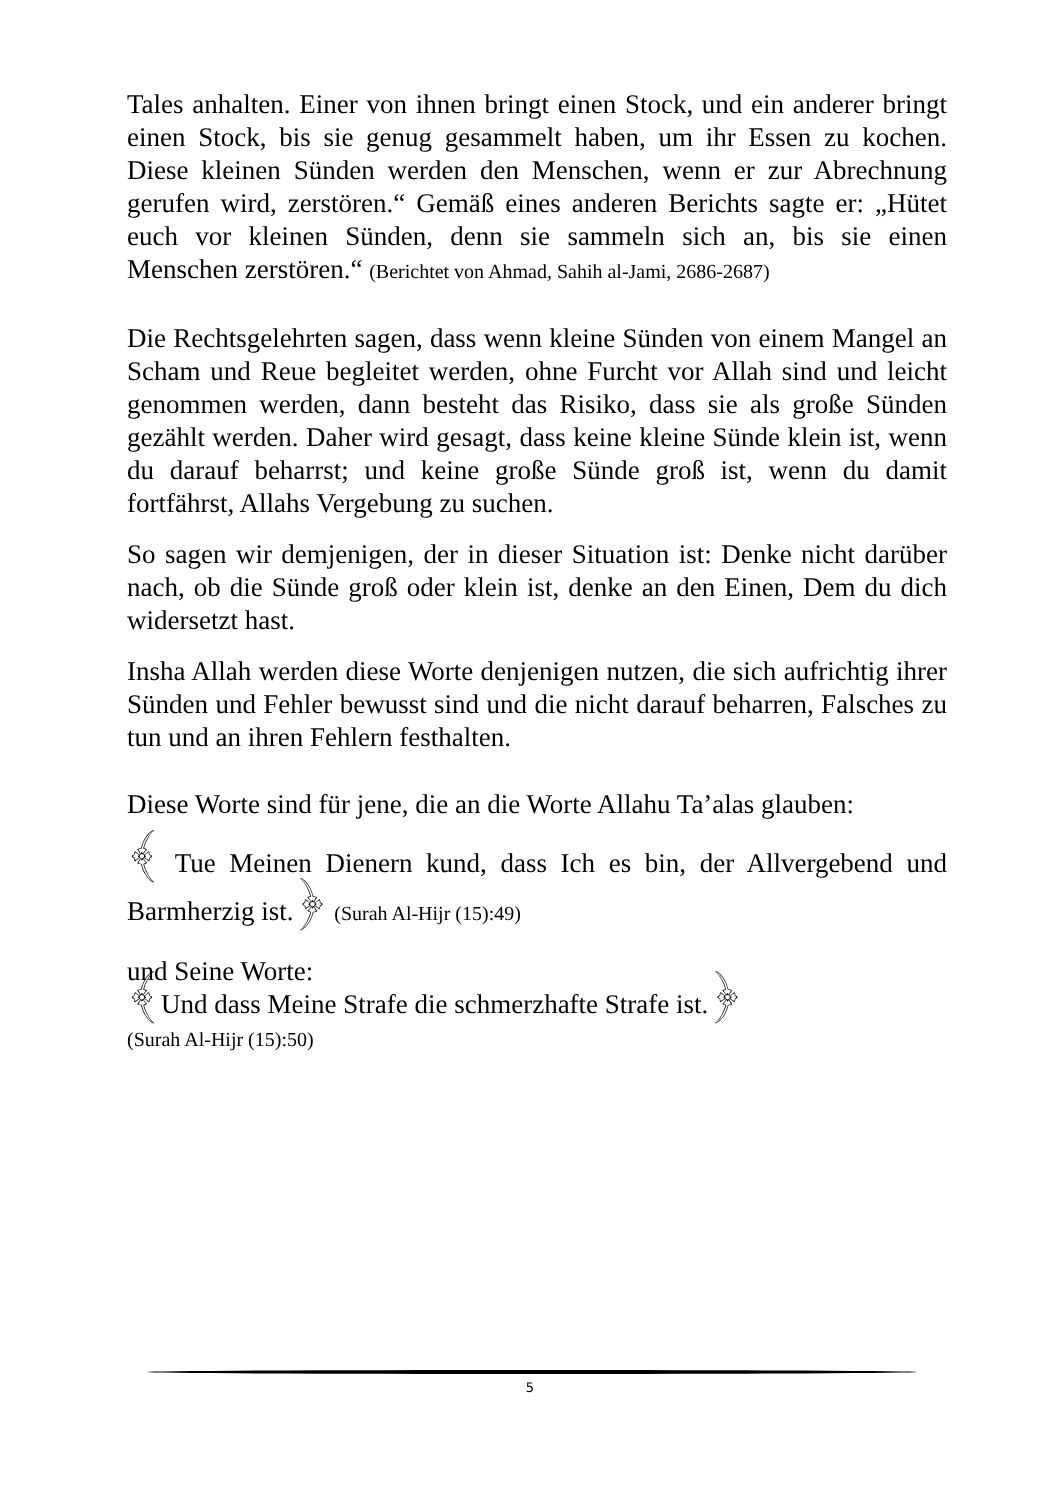Tales anhalten. Einer von ihnen bringt einen Stock, und ein anderer bringt einen Stock, bis sie genug gesammelt haben, um ihr Essen zu kochen. Diese kleinen Sünden werden den Menschen, wenn er zur Abrechnung gerufen wird, zerstören.“ Gemäß eines anderen Berichts sagte er: „Hütet euch vor kleinen Sünden, denn sie sammeln sich an, bis sie einen Menschen zerstören.“ (Berichtet von Ahmad, Sahih al-Jami, 2686-2687)
Die Rechtsgelehrten sagen, dass wenn kleine Sünden von einem Mangel an Scham und Reue begleitet werden, ohne Furcht vor Allah sind und leicht genommen werden, dann besteht das Risiko, dass sie als große Sünden gezählt werden. Daher wird gesagt, dass keine kleine Sünde klein ist, wenn du darauf beharrst; und keine große Sünde groß ist, wenn du damit fortfährst, Allahs Vergebung zu suchen.
So sagen wir demjenigen, der in dieser Situation ist: Denke nicht darüber nach, ob die Sünde groß oder klein ist, denke an den Einen, Dem du dich widersetzt hast.
Insha Allah werden diese Worte denjenigen nutzen, die sich aufrichtig ihrer Sünden und Fehler bewusst sind und die nicht darauf beharren, Falsches zu tun und an ihren Fehlern festhalten.
Diese Worte sind für jene, die an die Worte Allahu Ta’alas glauben:
﴾ Tue Meinen Dienern kund, dass Ich es bin, der Allvergebend und Barmherzig ist.﴿ (Surah Al-Hijr (15):49)
und Seine Worte:
﴾Und dass Meine Strafe die schmerzhafte Strafe ist.﴿
(Surah Al-Hijr (15):50)
5